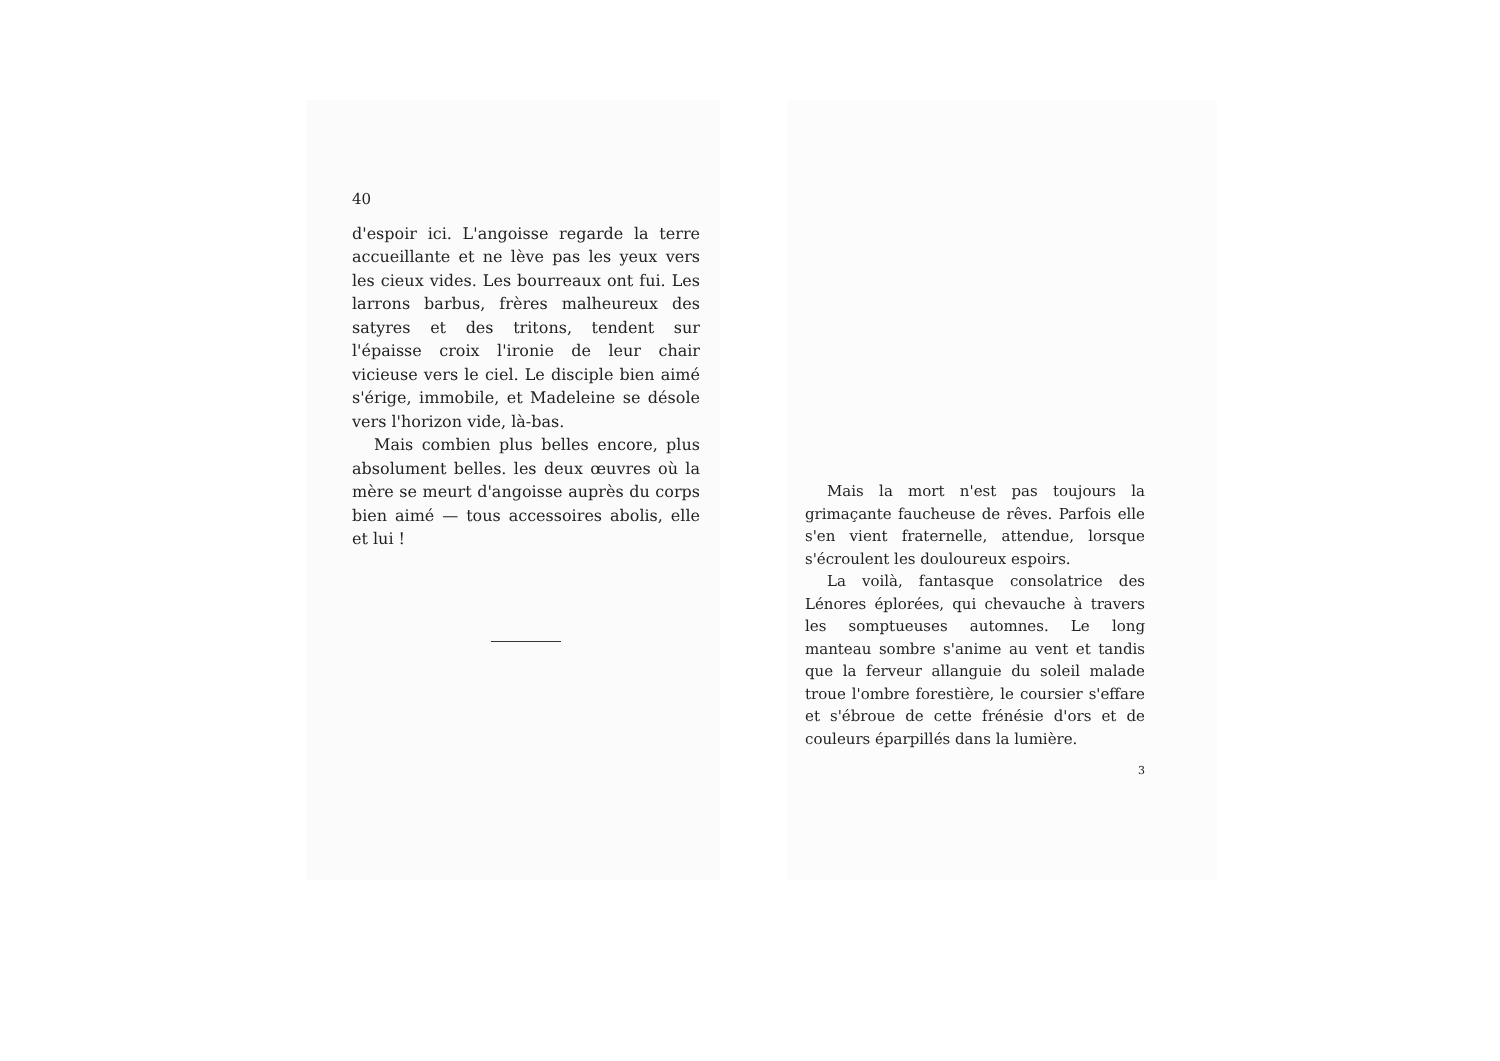40
d'espoir ici. L'angoisse regarde la terre accueillante et ne lève pas les yeux vers les cieux vides. Les bourreaux ont fui. Les larrons barbus, frères malheureux des satyres et des tritons, tendent sur l'épaisse croix l'ironie de leur chair vicieuse vers le ciel. Le disciple bien aimé s'érige, immobile, et Madeleine se désole vers l'horizon vide, là-bas.
Mais combien plus belles encore, plus absolument belles. les deux œuvres où la mère se meurt d'angoisse auprès du corps bien aimé — tous accessoires abolis, elle et lui !
Mais la mort n'est pas toujours la grimaçante faucheuse de rêves. Parfois elle s'en vient fraternelle, attendue, lorsque s'écroulent les douloureux espoirs.
La voilà, fantasque consolatrice des Lénores éplorées, qui chevauche à travers les somptueuses automnes. Le long manteau sombre s'anime au vent et tandis que la ferveur allanguie du soleil malade troue l'ombre forestière, le coursier s'effare et s'ébroue de cette frénésie d'ors et de couleurs éparpillés dans la lumière.
3